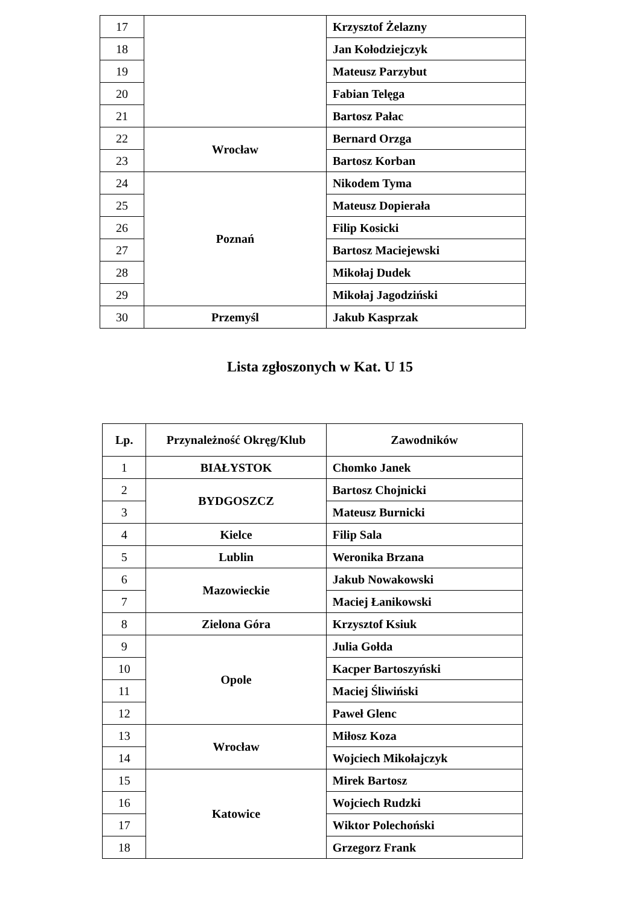| 17 | | Krzysztof Żelazny |
| 18 | | Jan Kołodziejczyk |
| 19 | | Mateusz Parzybut |
| 20 | | Fabian Telęga |
| 21 | | Bartosz Pałac |
| 22 | Wrocław | Bernard Orzga |
| 23 | | Bartosz Korban |
| 24 | Poznań | Nikodem Tyma |
| 25 | | Mateusz Dopierała |
| 26 | | Filip Kosicki |
| 27 | | Bartosz Maciejewski |
| 28 | | Mikołaj Dudek |
| 29 | | Mikołaj Jagodziński |
| 30 | Przemyśl | Jakub Kasprzak |
Lista zgłoszonych w Kat. U 15
| Lp. | Przynależność Okręg/Klub | Zawodników |
| --- | --- | --- |
| 1 | BIAŁYSTOK | Chomko Janek |
| 2 | BYDGOSZCZ | Bartosz Chojnicki |
| 3 | | Mateusz Burnicki |
| 4 | Kielce | Filip Sala |
| 5 | Lublin | Weronika Brzana |
| 6 | Mazowieckie | Jakub Nowakowski |
| 7 | | Maciej Łanikowski |
| 8 | Zielona Góra | Krzysztof Ksiuk |
| 9 | Opole | Julia Gołda |
| 10 | | Kacper Bartoszyński |
| 11 | | Maciej Śliwiński |
| 12 | | Paweł Glenc |
| 13 | Wrocław | Miłosz Koza |
| 14 | | Wojciech Mikołajczyk |
| 15 | Katowice | Mirek Bartosz |
| 16 | | Wojciech Rudzki |
| 17 | | Wiktor Polechoński |
| 18 | | Grzegorz Frank |